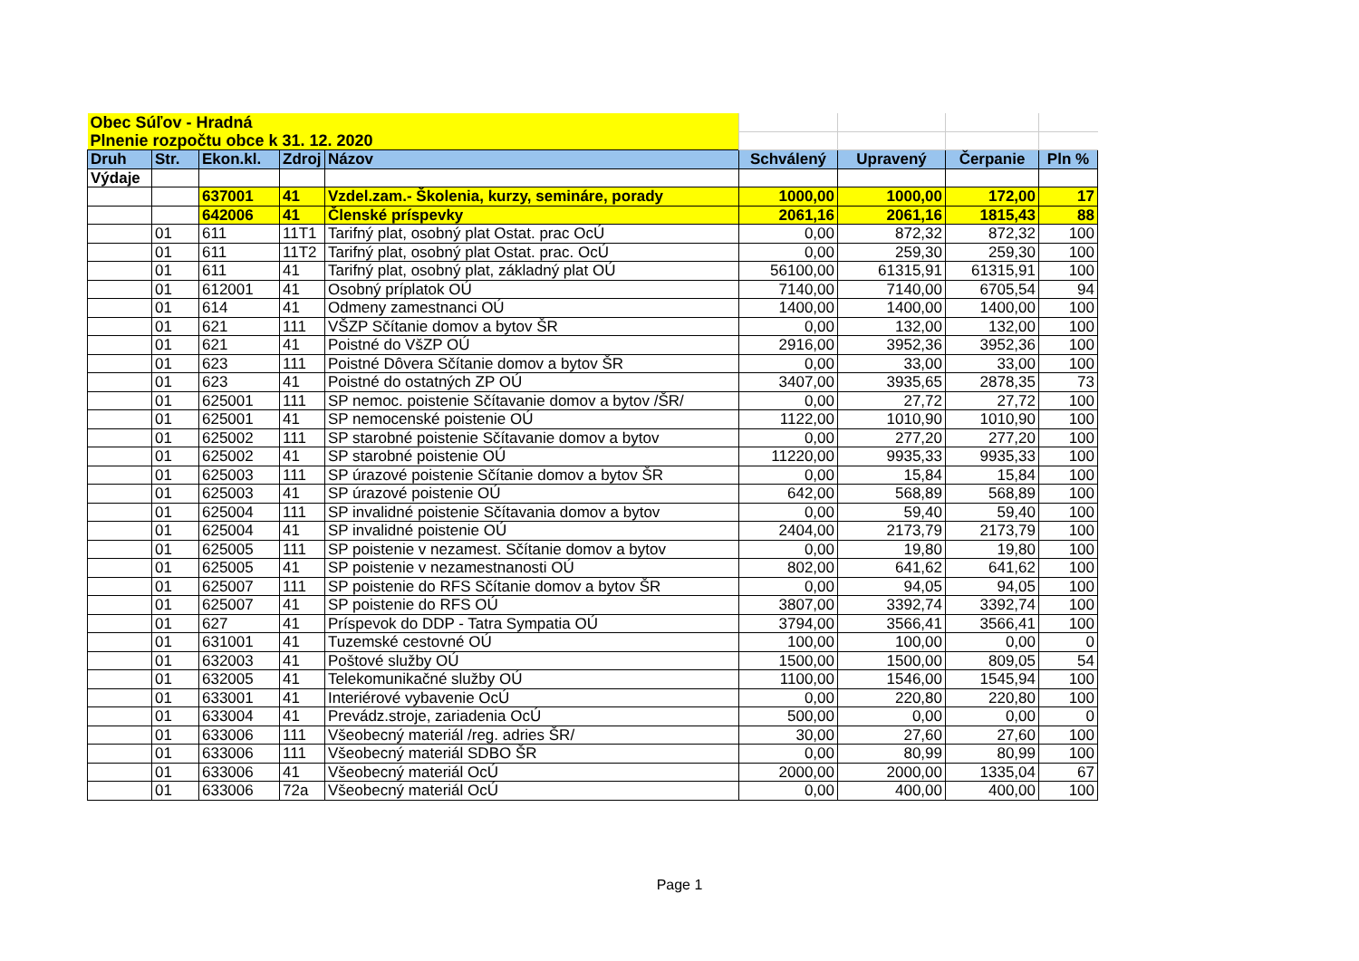| Obec Súľov - Hradná | | | | | | | | |
| Plnenie rozpočtu obce k 31. 12. 2020 | | | | | | | | |
| Druh | Str. | Ekon.kl. | Zdroj | Názov | Schválený | Upravený | Čerpanie | Pln % |
| Výdaje | | | | | | | | |
| | | 637001 | 41 | Vzdel.zam.- Školenia, kurzy, semináre, porady | 1000,00 | 1000,00 | 172,00 | 17 |
| | | 642006 | 41 | Členské príspevky | 2061,16 | 2061,16 | 1815,43 | 88 |
| | 01 | 611 | 11T1 | Tarifný plat, osobný plat Ostat. prac OcÚ | 0,00 | 872,32 | 872,32 | 100 |
| | 01 | 611 | 11T2 | Tarifný plat, osobný plat Ostat. prac. OcÚ | 0,00 | 259,30 | 259,30 | 100 |
| | 01 | 611 | 41 | Tarifný plat, osobný plat, základný plat OÚ | 56100,00 | 61315,91 | 61315,91 | 100 |
| | 01 | 612001 | 41 | Osobný príplatok OÚ | 7140,00 | 7140,00 | 6705,54 | 94 |
| | 01 | 614 | 41 | Odmeny zamestnanci OÚ | 1400,00 | 1400,00 | 1400,00 | 100 |
| | 01 | 621 | 111 | VŠZP Sčítanie domov a bytov ŠR | 0,00 | 132,00 | 132,00 | 100 |
| | 01 | 621 | 41 | Poistné do VšZP OÚ | 2916,00 | 3952,36 | 3952,36 | 100 |
| | 01 | 623 | 111 | Poistné Dôvera Sčítanie domov a bytov ŠR | 0,00 | 33,00 | 33,00 | 100 |
| | 01 | 623 | 41 | Poistné do ostatných ZP OÚ | 3407,00 | 3935,65 | 2878,35 | 73 |
| | 01 | 625001 | 111 | SP nemoc. poistenie Sčítavanie domov a bytov /ŠR/ | 0,00 | 27,72 | 27,72 | 100 |
| | 01 | 625001 | 41 | SP nemocenské poistenie OÚ | 1122,00 | 1010,90 | 1010,90 | 100 |
| | 01 | 625002 | 111 | SP starobné poistenie Sčítavanie domov a bytov | 0,00 | 277,20 | 277,20 | 100 |
| | 01 | 625002 | 41 | SP starobné poistenie OÚ | 11220,00 | 9935,33 | 9935,33 | 100 |
| | 01 | 625003 | 111 | SP úrazové poistenie Sčítanie domov a bytov ŠR | 0,00 | 15,84 | 15,84 | 100 |
| | 01 | 625003 | 41 | SP úrazové poistenie OÚ | 642,00 | 568,89 | 568,89 | 100 |
| | 01 | 625004 | 111 | SP invalidné poistenie Sčítavania domov a bytov | 0,00 | 59,40 | 59,40 | 100 |
| | 01 | 625004 | 41 | SP invalidné poistenie OÚ | 2404,00 | 2173,79 | 2173,79 | 100 |
| | 01 | 625005 | 111 | SP poistenie v nezamest. Sčítanie domov a bytov | 0,00 | 19,80 | 19,80 | 100 |
| | 01 | 625005 | 41 | SP poistenie v nezamestnanosti OÚ | 802,00 | 641,62 | 641,62 | 100 |
| | 01 | 625007 | 111 | SP poistenie do RFS Sčítanie domov a bytov ŠR | 0,00 | 94,05 | 94,05 | 100 |
| | 01 | 625007 | 41 | SP poistenie do RFS OÚ | 3807,00 | 3392,74 | 3392,74 | 100 |
| | 01 | 627 | 41 | Príspevok do DDP - Tatra Sympatia OÚ | 3794,00 | 3566,41 | 3566,41 | 100 |
| | 01 | 631001 | 41 | Tuzemské cestovné OÚ | 100,00 | 100,00 | 0,00 | 0 |
| | 01 | 632003 | 41 | Poštové služby OÚ | 1500,00 | 1500,00 | 809,05 | 54 |
| | 01 | 632005 | 41 | Telekomunikačné služby OÚ | 1100,00 | 1546,00 | 1545,94 | 100 |
| | 01 | 633001 | 41 | Interiérové vybavenie OcÚ | 0,00 | 220,80 | 220,80 | 100 |
| | 01 | 633004 | 41 | Prevádz.stroje, zariadenia OcÚ | 500,00 | 0,00 | 0,00 | 0 |
| | 01 | 633006 | 111 | Všeobecný materiál /reg. adries ŠR/ | 30,00 | 27,60 | 27,60 | 100 |
| | 01 | 633006 | 111 | Všeobecný materiál SDBO ŠR | 0,00 | 80,99 | 80,99 | 100 |
| | 01 | 633006 | 41 | Všeobecný materiál OcÚ | 2000,00 | 2000,00 | 1335,04 | 67 |
| | 01 | 633006 | 72a | Všeobecný materiál OcÚ | 0,00 | 400,00 | 400,00 | 100 |
Page 1